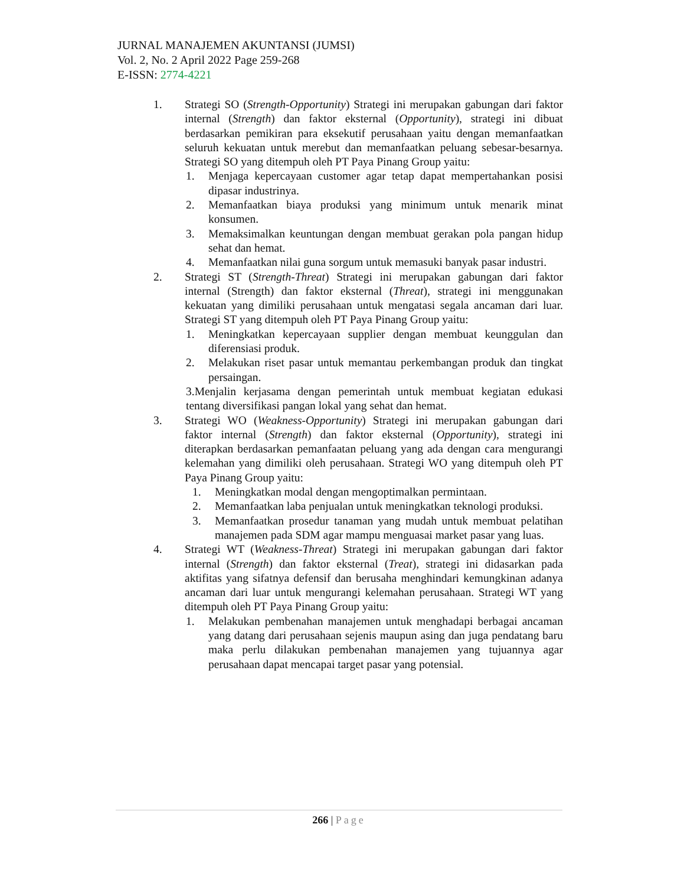JURNAL MANAJEMEN AKUNTANSI (JUMSI)
Vol. 2, No. 2 April 2022 Page 259-268
E-ISSN: 2774-4221
1. Strategi SO (Strength-Opportunity) Strategi ini merupakan gabungan dari faktor internal (Strength) dan faktor eksternal (Opportunity), strategi ini dibuat berdasarkan pemikiran para eksekutif perusahaan yaitu dengan memanfaatkan seluruh kekuatan untuk merebut dan memanfaatkan peluang sebesar-besarnya. Strategi SO yang ditempuh oleh PT Paya Pinang Group yaitu:
1. Menjaga kepercayaan customer agar tetap dapat mempertahankan posisi dipasar industrinya.
2. Memanfaatkan biaya produksi yang minimum untuk menarik minat konsumen.
3. Memaksimalkan keuntungan dengan membuat gerakan pola pangan hidup sehat dan hemat.
4. Memanfaatkan nilai guna sorgum untuk memasuki banyak pasar industri.
2. Strategi ST (Strength-Threat) Strategi ini merupakan gabungan dari faktor internal (Strength) dan faktor eksternal (Threat), strategi ini menggunakan kekuatan yang dimiliki perusahaan untuk mengatasi segala ancaman dari luar. Strategi ST yang ditempuh oleh PT Paya Pinang Group yaitu:
1. Meningkatkan kepercayaan supplier dengan membuat keunggulan dan diferensiasi produk.
2. Melakukan riset pasar untuk memantau perkembangan produk dan tingkat persaingan.
3.Menjalin kerjasama dengan pemerintah untuk membuat kegiatan edukasi tentang diversifikasi pangan lokal yang sehat dan hemat.
3. Strategi WO (Weakness-Opportunity) Strategi ini merupakan gabungan dari faktor internal (Strength) dan faktor eksternal (Opportunity), strategi ini diterapkan berdasarkan pemanfaatan peluang yang ada dengan cara mengurangi kelemahan yang dimiliki oleh perusahaan. Strategi WO yang ditempuh oleh PT Paya Pinang Group yaitu:
1. Meningkatkan modal dengan mengoptimalkan permintaan.
2. Memanfaatkan laba penjualan untuk meningkatkan teknologi produksi.
3. Memanfaatkan prosedur tanaman yang mudah untuk membuat pelatihan manajemen pada SDM agar mampu menguasai market pasar yang luas.
4. Strategi WT (Weakness-Threat) Strategi ini merupakan gabungan dari faktor internal (Strength) dan faktor eksternal (Treat), strategi ini didasarkan pada aktifitas yang sifatnya defensif dan berusaha menghindari kemungkinan adanya ancaman dari luar untuk mengurangi kelemahan perusahaan. Strategi WT yang ditempuh oleh PT Paya Pinang Group yaitu:
1. Melakukan pembenahan manajemen untuk menghadapi berbagai ancaman yang datang dari perusahaan sejenis maupun asing dan juga pendatang baru maka perlu dilakukan pembenahan manajemen yang tujuannya agar perusahaan dapat mencapai target pasar yang potensial.
266 | Page